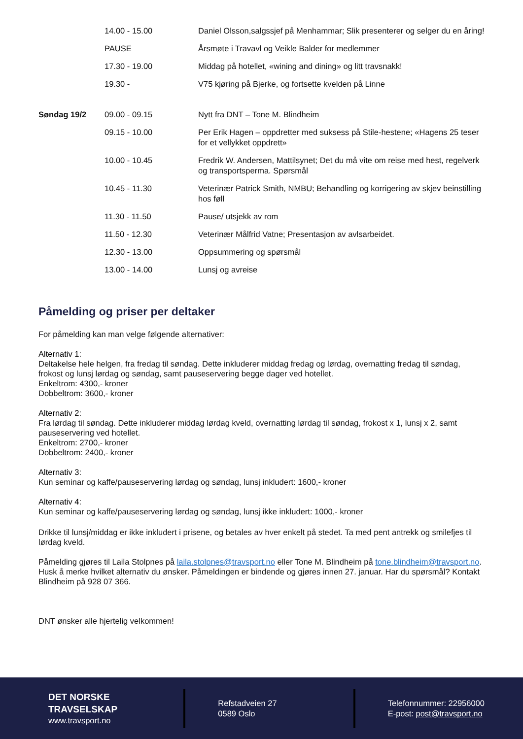| | 14.00 - 15.00 | Daniel Olsson,salgssjef på Menhammar; Slik presenterer og selger du en åring! |
| | PAUSE | Årsmøte i Travavl og Veikle Balder for medlemmer |
| | 17.30 - 19.00 | Middag på hotellet, «wining and dining» og litt travsnakk! |
| | 19.30 - | V75 kjøring på Bjerke, og fortsette kvelden på Linne |
| Søndag 19/2 | 09.00 - 09.15 | Nytt fra DNT – Tone M. Blindheim |
| | 09.15 - 10.00 | Per Erik Hagen – oppdretter med suksess på Stile-hestene; «Hagens 25 teser for et vellykket oppdrett» |
| | 10.00 - 10.45 | Fredrik W. Andersen, Mattilsynet; Det du må vite om reise med hest, regelverk og transportsperma. Spørsmål |
| | 10.45 - 11.30 | Veterinær Patrick Smith, NMBU; Behandling og korrigering av skjev beinstilling hos føll |
| | 11.30 - 11.50 | Pause/ utsjekk av rom |
| | 11.50 - 12.30 | Veterinær Målfrid Vatne; Presentasjon av avlsarbeidet. |
| | 12.30 - 13.00 | Oppsummering og spørsmål |
| | 13.00 - 14.00 | Lunsj og avreise |
Påmelding og priser per deltaker
For påmelding kan man velge følgende alternativer:
Alternativ 1:
Deltakelse hele helgen, fra fredag til søndag. Dette inkluderer middag fredag og lørdag, overnatting fredag til søndag, frokost og lunsj lørdag og søndag, samt pauseservering begge dager ved hotellet.
Enkeltrom: 4300,- kroner
Dobbeltrom: 3600,- kroner
Alternativ 2:
Fra lørdag til søndag. Dette inkluderer middag lørdag kveld, overnatting lørdag til søndag, frokost x 1, lunsj x 2, samt pauseservering ved hotellet.
Enkeltrom: 2700,- kroner
Dobbeltrom: 2400,- kroner
Alternativ 3:
Kun seminar og kaffe/pauseservering lørdag og søndag, lunsj inkludert: 1600,- kroner
Alternativ 4:
Kun seminar og kaffe/pauseservering lørdag og søndag, lunsj ikke inkludert: 1000,- kroner
Drikke til lunsj/middag er ikke inkludert i prisene, og betales av hver enkelt på stedet. Ta med pent antrekk og smilefjes til lørdag kveld.
Påmelding gjøres til Laila Stolpnes på laila.stolpnes@travsport.no eller Tone M. Blindheim på tone.blindheim@travsport.no. Husk å merke hvilket alternativ du ønsker. Påmeldingen er bindende og gjøres innen 27. januar. Har du spørsmål? Kontakt Blindheim på 928 07 366.
DNT ønsker alle hjertelig velkommen!
DET NORSKE
TRAVSELSKAP
www.travsport.no
Refstadveien 27
0589 Oslo
Telefonnummer: 22956000
E-post: post@travsport.no